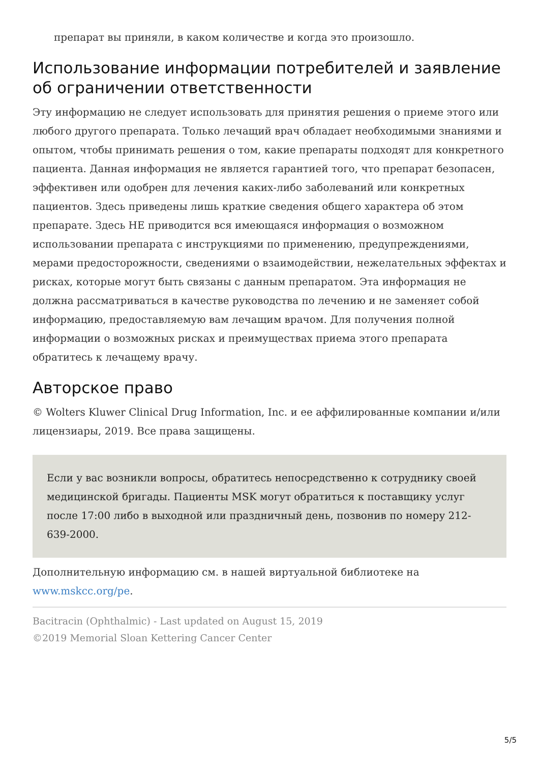препарат вы приняли, в каком количестве и когда это произошло.
Использование информации потребителей и заявление об ограничении ответственности
Эту информацию не следует использовать для принятия решения о приеме этого или любого другого препарата. Только лечащий врач обладает необходимыми знаниями и опытом, чтобы принимать решения о том, какие препараты подходят для конкретного пациента. Данная информация не является гарантией того, что препарат безопасен, эффективен или одобрен для лечения каких-либо заболеваний или конкретных пациентов. Здесь приведены лишь краткие сведения общего характера об этом препарате. Здесь НЕ приводится вся имеющаяся информация о возможном использовании препарата с инструкциями по применению, предупреждениями, мерами предосторожности, сведениями о взаимодействии, нежелательных эффектах и рисках, которые могут быть связаны с данным препаратом. Эта информация не должна рассматриваться в качестве руководства по лечению и не заменяет собой информацию, предоставляемую вам лечащим врачом. Для получения полной информации о возможных рисках и преимуществах приема этого препарата обратитесь к лечащему врачу.
Авторское право
© Wolters Kluwer Clinical Drug Information, Inc. и ее аффилированные компании и/или лицензиары, 2019. Все права защищены.
Если у вас возникли вопросы, обратитесь непосредственно к сотруднику своей медицинской бригады. Пациенты MSK могут обратиться к поставщику услуг после 17:00 либо в выходной или праздничный день, позвонив по номеру 212-639-2000.
Дополнительную информацию см. в нашей виртуальной библиотеке на www.mskcc.org/pe.
Bacitracin (Ophthalmic) - Last updated on August 15, 2019
©2019 Memorial Sloan Kettering Cancer Center
5/5